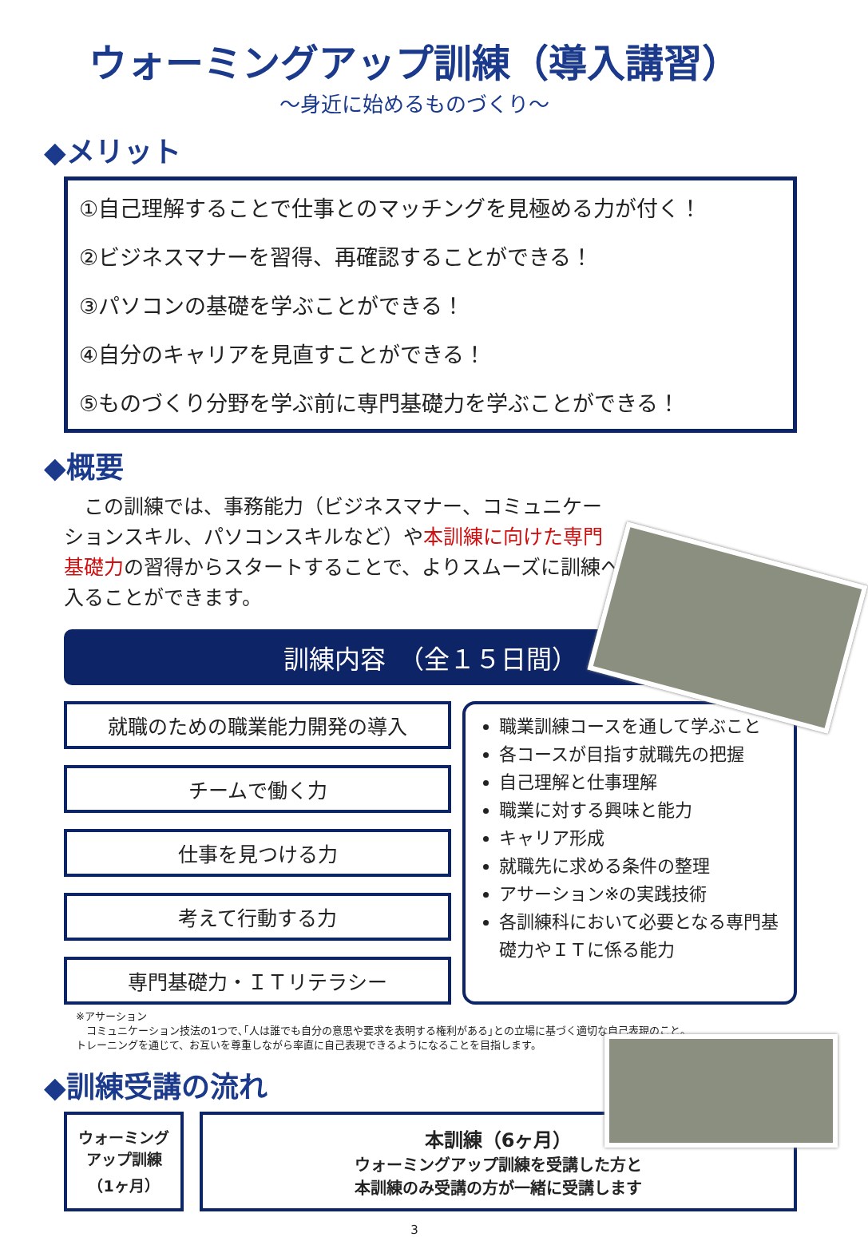ウォーミングアップ訓練（導入講習）
～身近に始めるものづくり～
◆メリット
①自己理解することで仕事とのマッチングを見極める力が付く！
②ビジネスマナーを習得、再確認することができる！
③パソコンの基礎を学ぶことができる！
④自分のキャリアを見直すことができる！
⑤ものづくり分野を学ぶ前に専門基礎力を学ぶことができる！
◆概要
　この訓練では、事務能力（ビジネスマナー、コミュニケーションスキル、パソコンスキルなど）や本訓練に向けた専門基礎力の習得からスタートすることで、よりスムーズに訓練へ入ることができます。
訓練内容　（全１５日間）
就職のための職業能力開発の導入
チームで働く力
仕事を見つける力
考えて行動する力
専門基礎力・ＩＴリテラシー
職業訓練コースを通して学ぶこと
各コースが目指す就職先の把握
自己理解と仕事理解
職業に対する興味と能力
キャリア形成
就職先に求める条件の整理
アサーション※の実践技術
各訓練科において必要となる専門基礎力やＩＴに係る能力
※アサーション
　コミュニケーション技法の1つで､｢人は誰でも自分の意思や要求を表明する権利がある｣との立場に基づく適切な自己表現のこと。
トレーニングを通じて、お互いを尊重しながら率直に自己表現できるようになることを目指します。
◆訓練受講の流れ
ウォーミング
アップ訓練
（1ヶ月）
本訓練（6ヶ月）
ウォーミングアップ訓練を受講した方と
本訓練のみ受講の方が一緒に受講します
3